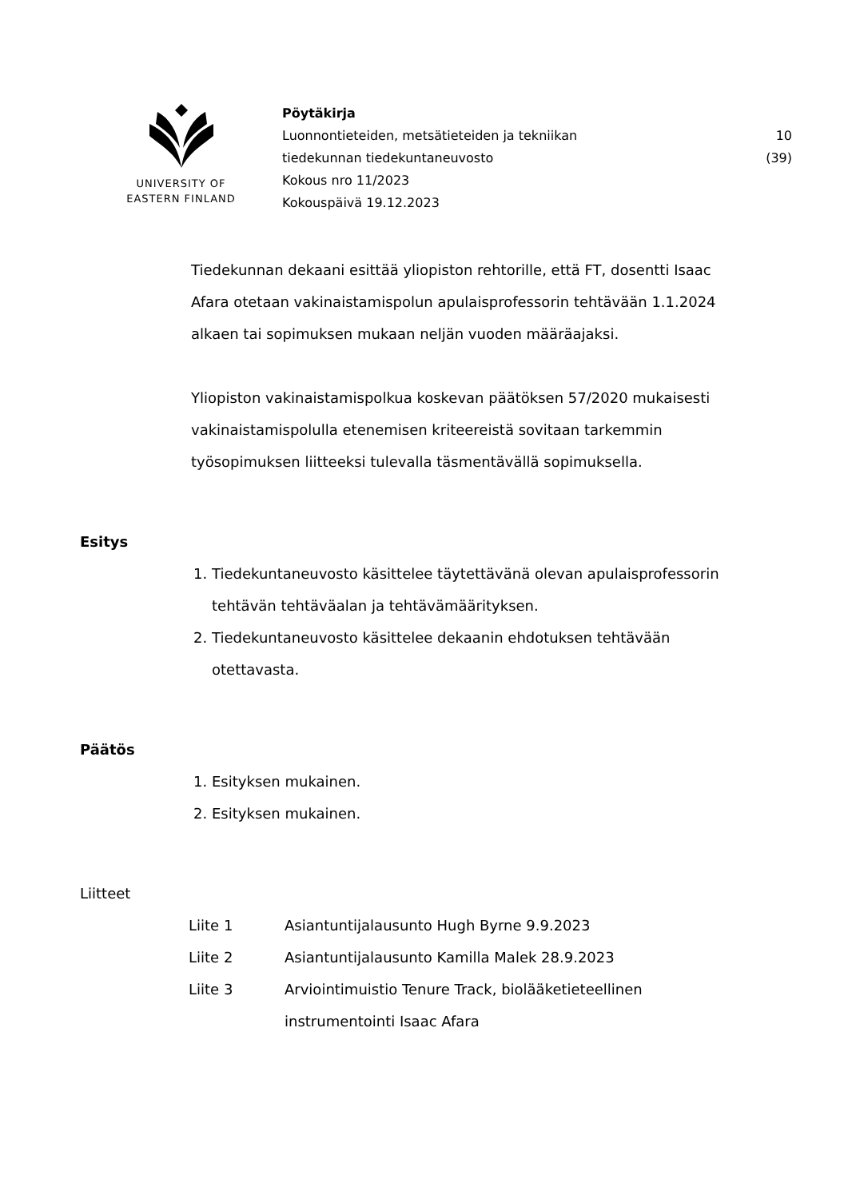UNIVERSITY OF
EASTERN FINLAND
Pöytäkirja
Luonnontieteiden, metsätieteiden ja tekniikan
tiedekunnan tiedekuntaneuvosto
Kokous nro 11/2023
Kokouspäivä 19.12.2023
10 (39)
Tiedekunnan dekaani esittää yliopiston rehtorille, että FT, dosentti Isaac Afara otetaan vakinaistamispolun apulaisprofessorin tehtävään 1.1.2024 alkaen tai sopimuksen mukaan neljän vuoden määräajaksi.
Yliopiston vakinaistamispolkua koskevan päätöksen 57/2020 mukaisesti vakinaistamispolulla etenemisen kriteereistä sovitaan tarkemmin työsopimuksen liitteeksi tulevalla täsmentävällä sopimuksella.
Esitys
1. Tiedekuntaneuvosto käsittelee täytettävänä olevan apulaisprofessorin tehtävän tehtäväalan ja tehtävämäärityksen.
2. Tiedekuntaneuvosto käsittelee dekaanin ehdotuksen tehtävään otettavasta.
Päätös
1. Esityksen mukainen.
2. Esityksen mukainen.
Liitteet
| Liite 1 | Asiantuntijalausunto Hugh Byrne 9.9.2023 |
| Liite 2 | Asiantuntijalausunto Kamilla Malek 28.9.2023 |
| Liite 3 | Arviointimuistio Tenure Track, biolääketieteellinen instrumentointi Isaac Afara |